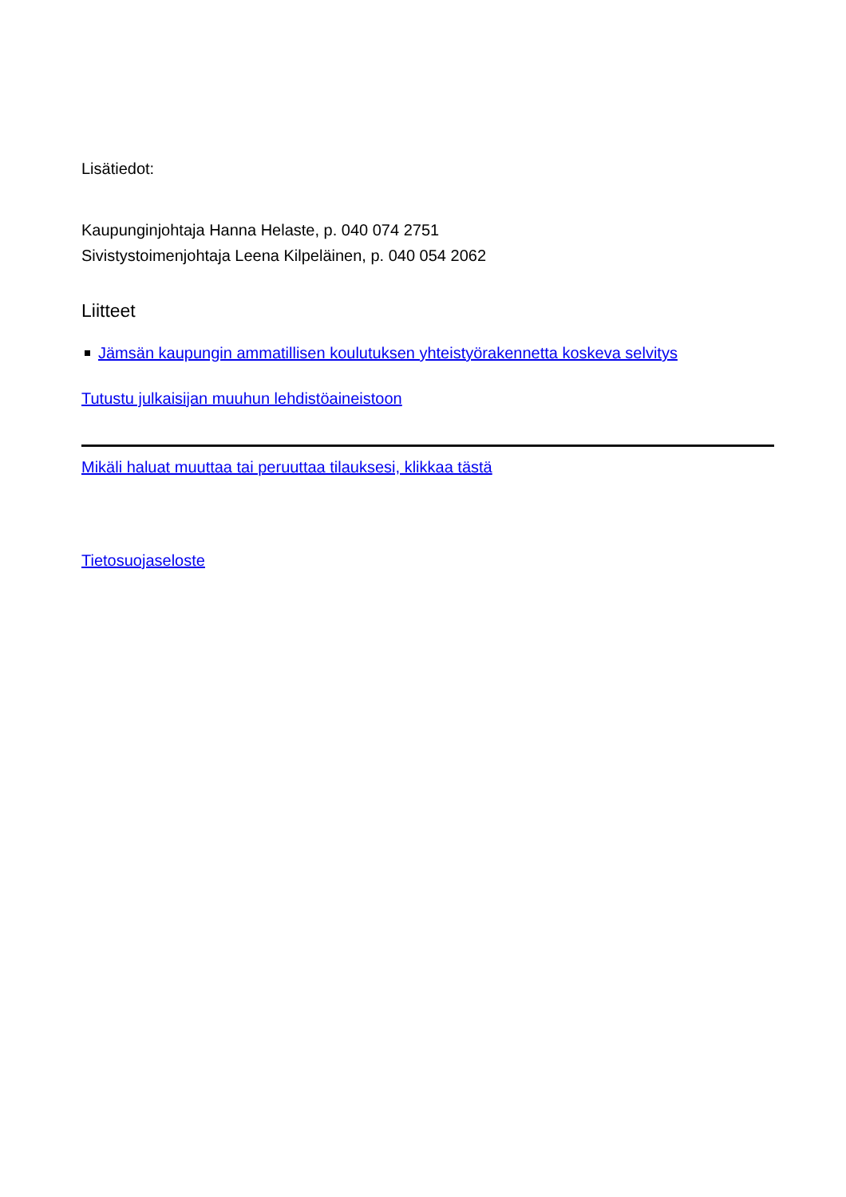Lisätiedot:
Kaupunginjohtaja Hanna Helaste, p. 040 074 2751
Sivistystoimenjohtaja Leena Kilpeläinen, p. 040 054 2062
Liitteet
Jämsän kaupungin ammatillisen koulutuksen yhteistyörakennetta koskeva selvitys
Tutustu julkaisijan muuhun lehdistöaineistoon
Mikäli haluat muuttaa tai peruuttaa tilauksesi, klikkaa tästä
Tietosuojaseloste